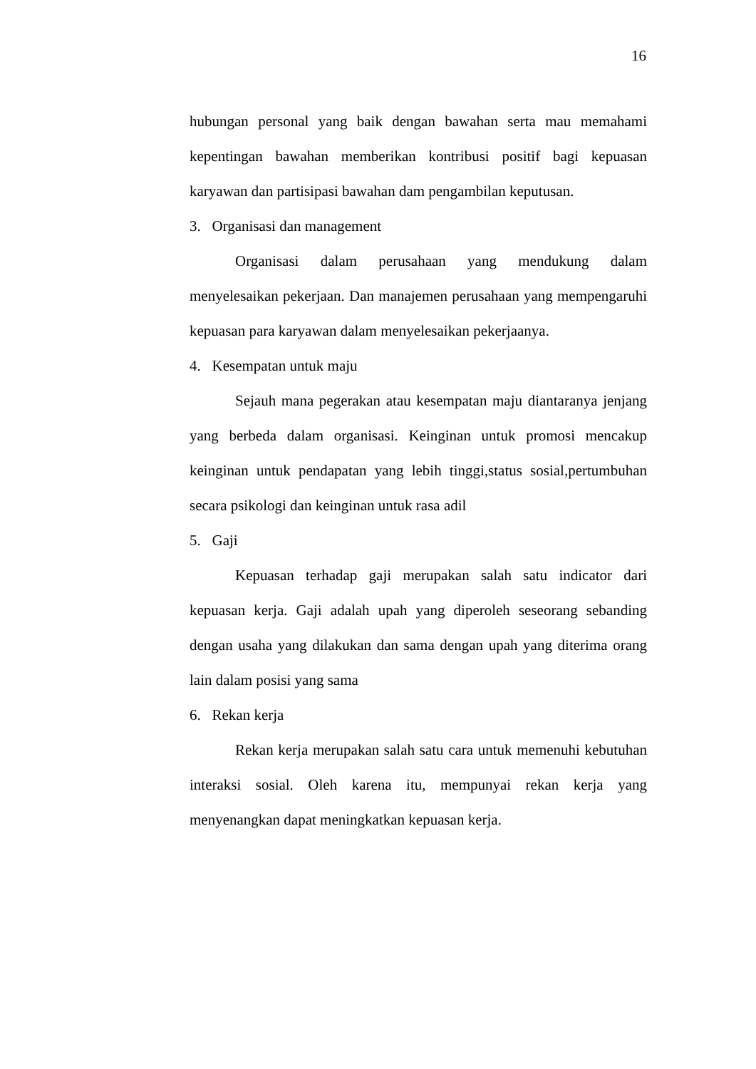16
hubungan personal yang baik dengan bawahan serta mau memahami kepentingan bawahan memberikan kontribusi positif bagi kepuasan karyawan dan partisipasi bawahan dam pengambilan keputusan.
3. Organisasi dan management
Organisasi dalam perusahaan yang mendukung dalam menyelesaikan pekerjaan. Dan manajemen perusahaan yang mempengaruhi kepuasan para karyawan dalam menyelesaikan pekerjaanya.
4. Kesempatan untuk maju
Sejauh mana pegerakan atau kesempatan maju diantaranya jenjang yang berbeda dalam organisasi. Keinginan untuk promosi mencakup keinginan untuk pendapatan yang lebih tinggi,status sosial,pertumbuhan secara psikologi dan keinginan untuk rasa adil
5. Gaji
Kepuasan terhadap gaji merupakan salah satu indicator dari kepuasan kerja. Gaji adalah upah yang diperoleh seseorang sebanding dengan usaha yang dilakukan dan sama dengan upah yang diterima orang lain dalam posisi yang sama
6. Rekan kerja
Rekan kerja merupakan salah satu cara untuk memenuhi kebutuhan interaksi sosial. Oleh karena itu, mempunyai rekan kerja yang menyenangkan dapat meningkatkan kepuasan kerja.